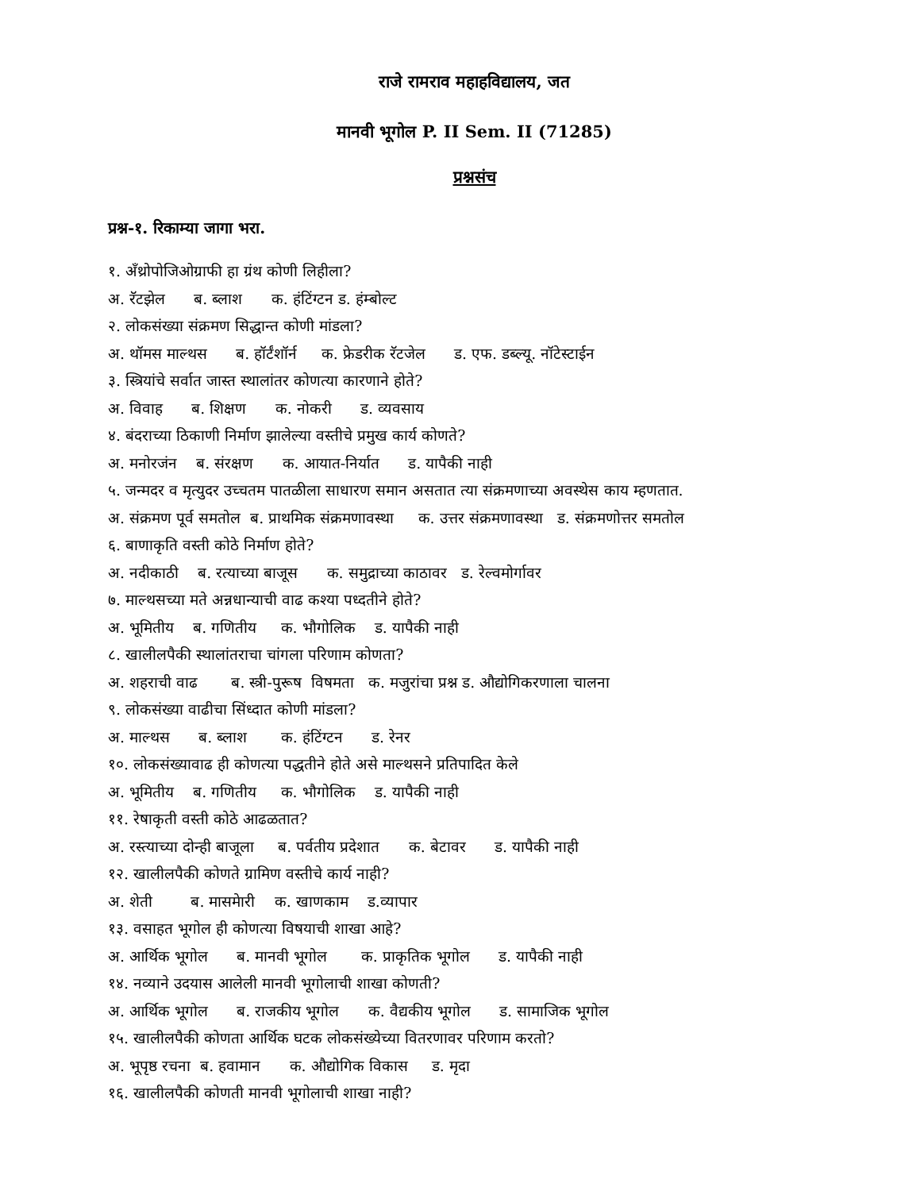राजे रामराव महाहविद्यालय, जत
मानवी भूगोल P. II Sem. II (71285)
प्रश्नसंच
प्रश्न-१. रिकाम्या जागा भरा.
१. अँथ्रोपोजिओग्राफी हा ग्रंथ कोणी लिहीला?
अ. रॅटझेल ब. ब्लाश क. हंटिंग्टन ड. हंम्बोल्ट
२. लोकसंख्या संक्रमण सिद्धान्त कोणी मांडला?
अ. थॉमस माल्थस ब. हॉर्टंशॉर्न क. फ्रेडरीक रॅटजेल ड. एफ. डब्ल्यू. नॉटेस्टाईन
३. स्त्रियांचे सर्वात जास्त स्थालांतर कोणत्या कारणाने होते?
अ. विवाह ब. शिक्षण क. नोकरी ड. व्यवसाय
४. बंदराच्या ठिकाणी निर्माण झालेल्या वस्तीचे प्रमुख कार्य कोणते?
अ. मनोरजंन ब. संरक्षण क. आयात-निर्यात ड. यापैकी नाही
५. जन्मदर व मृत्युदर उच्चतम पातळीला साधारण समान असतात त्या संक्रमणाच्या अवस्थेस काय म्हणतात.
अ. संक्रमण पूर्व समतोल ब. प्राथमिक संक्रमणावस्था क. उत्तर संक्रमणावस्था ड. संक्रमणोत्तर समतोल
६. बाणाकृति वस्ती कोठे निर्माण होते?
अ. नदीकाठी ब. रत्याच्या बाजूस क. समुद्राच्या काठावर ड. रेल्वमोर्गावर
७. माल्थसच्या मते अन्नधान्याची वाढ कश्या पध्दतीने होते?
अ. भूमितीय ब. गणितीय क. भौगोलिक ड. यापैकी नाही
८. खालीलपैकी स्थालांतराचा चांगला परिणाम कोणता?
अ. शहराची वाढ ब. स्त्री-पुरूष विषमता क. मजुरांचा प्रश्न ड. औद्योगिकरणाला चालना
९. लोकसंख्या वाढीचा सिंध्दात कोणी मांडला?
अ. माल्थस ब. ब्लाश क. हंटिंग्टन ड. रेनर
१०. लोकसंख्यावाढ ही कोणत्या पद्धतीने होते असे माल्थसने प्रतिपादित केले
अ. भूमितीय ब. गणितीय क. भौगोलिक ड. यापैकी नाही
११. रेषाकृती वस्ती कोठे आढळतात?
अ. रस्त्याच्या दोन्ही बाजूला ब. पर्वतीय प्रदेशात क. बेटावर ड. यापैकी नाही
१२. खालीलपैकी कोणते ग्रामिण वस्तीचे कार्य नाही?
अ. शेती ब. मासमेारी क. खाणकाम ड.व्यापार
१३. वसाहत भूगोल ही कोणत्या विषयाची शाखा आहे?
अ. आर्थिक भूगोल ब. मानवी भूगोल क. प्राकृतिक भूगोल ड. यापैकी नाही
१४. नव्याने उदयास आलेली मानवी भूगोलाची शाखा कोणती?
अ. आर्थिक भूगोल ब. राजकीय भूगोल क. वैद्यकीय भूगोल ड. सामाजिक भूगोल
१५. खालीलपैकी कोणता आर्थिक घटक लोकसंख्येच्या वितरणावर परिणाम करतो?
अ. भूपृष्ठ रचना ब. हवामान क. औद्योगिक विकास ड. मृदा
१६. खालीलपैकी कोणती मानवी भूगोलाची शाखा नाही?